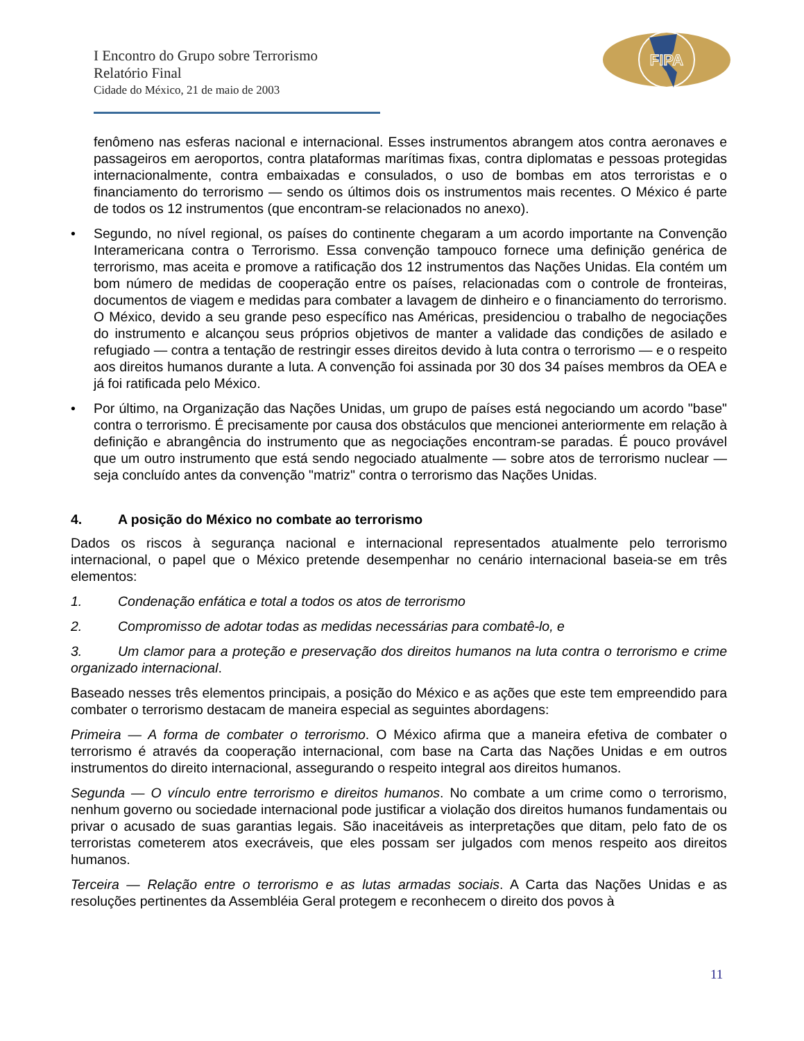I Encontro do Grupo sobre Terrorismo
Relatório Final
Cidade do México, 21 de maio de 2003
FIPA
fenômeno nas esferas nacional e internacional. Esses instrumentos abrangem atos contra aeronaves e passageiros em aeroportos, contra plataformas marítimas fixas, contra diplomatas e pessoas protegidas internacionalmente, contra embaixadas e consulados, o uso de bombas em atos terroristas e o financiamento do terrorismo — sendo os últimos dois os instrumentos mais recentes. O México é parte de todos os 12 instrumentos (que encontram-se relacionados no anexo).
• Segundo, no nível regional, os países do continente chegaram a um acordo importante na Convenção Interamericana contra o Terrorismo. Essa convenção tampouco fornece uma definição genérica de terrorismo, mas aceita e promove a ratificação dos 12 instrumentos das Nações Unidas. Ela contém um bom número de medidas de cooperação entre os países, relacionadas com o controle de fronteiras, documentos de viagem e medidas para combater a lavagem de dinheiro e o financiamento do terrorismo. O México, devido a seu grande peso específico nas Américas, presidenciou o trabalho de negociações do instrumento e alcançou seus próprios objetivos de manter a validade das condições de asilado e refugiado — contra a tentação de restringir esses direitos devido à luta contra o terrorismo — e o respeito aos direitos humanos durante a luta. A convenção foi assinada por 30 dos 34 países membros da OEA e já foi ratificada pelo México.
• Por último, na Organização das Nações Unidas, um grupo de países está negociando um acordo "base" contra o terrorismo. É precisamente por causa dos obstáculos que mencionei anteriormente em relação à definição e abrangência do instrumento que as negociações encontram-se paradas. É pouco provável que um outro instrumento que está sendo negociado atualmente — sobre atos de terrorismo nuclear — seja concluído antes da convenção "matriz" contra o terrorismo das Nações Unidas.
4. A posição do México no combate ao terrorismo
Dados os riscos à segurança nacional e internacional representados atualmente pelo terrorismo internacional, o papel que o México pretende desempenhar no cenário internacional baseia-se em três elementos:
1. Condenação enfática e total a todos os atos de terrorismo
2. Compromisso de adotar todas as medidas necessárias para combatê-lo, e
3. Um clamor para a proteção e preservação dos direitos humanos na luta contra o terrorismo e crime organizado internacional.
Baseado nesses três elementos principais, a posição do México e as ações que este tem empreendido para combater o terrorismo destacam de maneira especial as seguintes abordagens:
Primeira — A forma de combater o terrorismo. O México afirma que a maneira efetiva de combater o terrorismo é através da cooperação internacional, com base na Carta das Nações Unidas e em outros instrumentos do direito internacional, assegurando o respeito integral aos direitos humanos.
Segunda — O vínculo entre terrorismo e direitos humanos. No combate a um crime como o terrorismo, nenhum governo ou sociedade internacional pode justificar a violação dos direitos humanos fundamentais ou privar o acusado de suas garantias legais. São inaceitáveis as interpretações que ditam, pelo fato de os terroristas cometerem atos execráveis, que eles possam ser julgados com menos respeito aos direitos humanos.
Terceira — Relação entre o terrorismo e as lutas armadas sociais. A Carta das Nações Unidas e as resoluções pertinentes da Assembléia Geral protegem e reconhecem o direito dos povos à
11